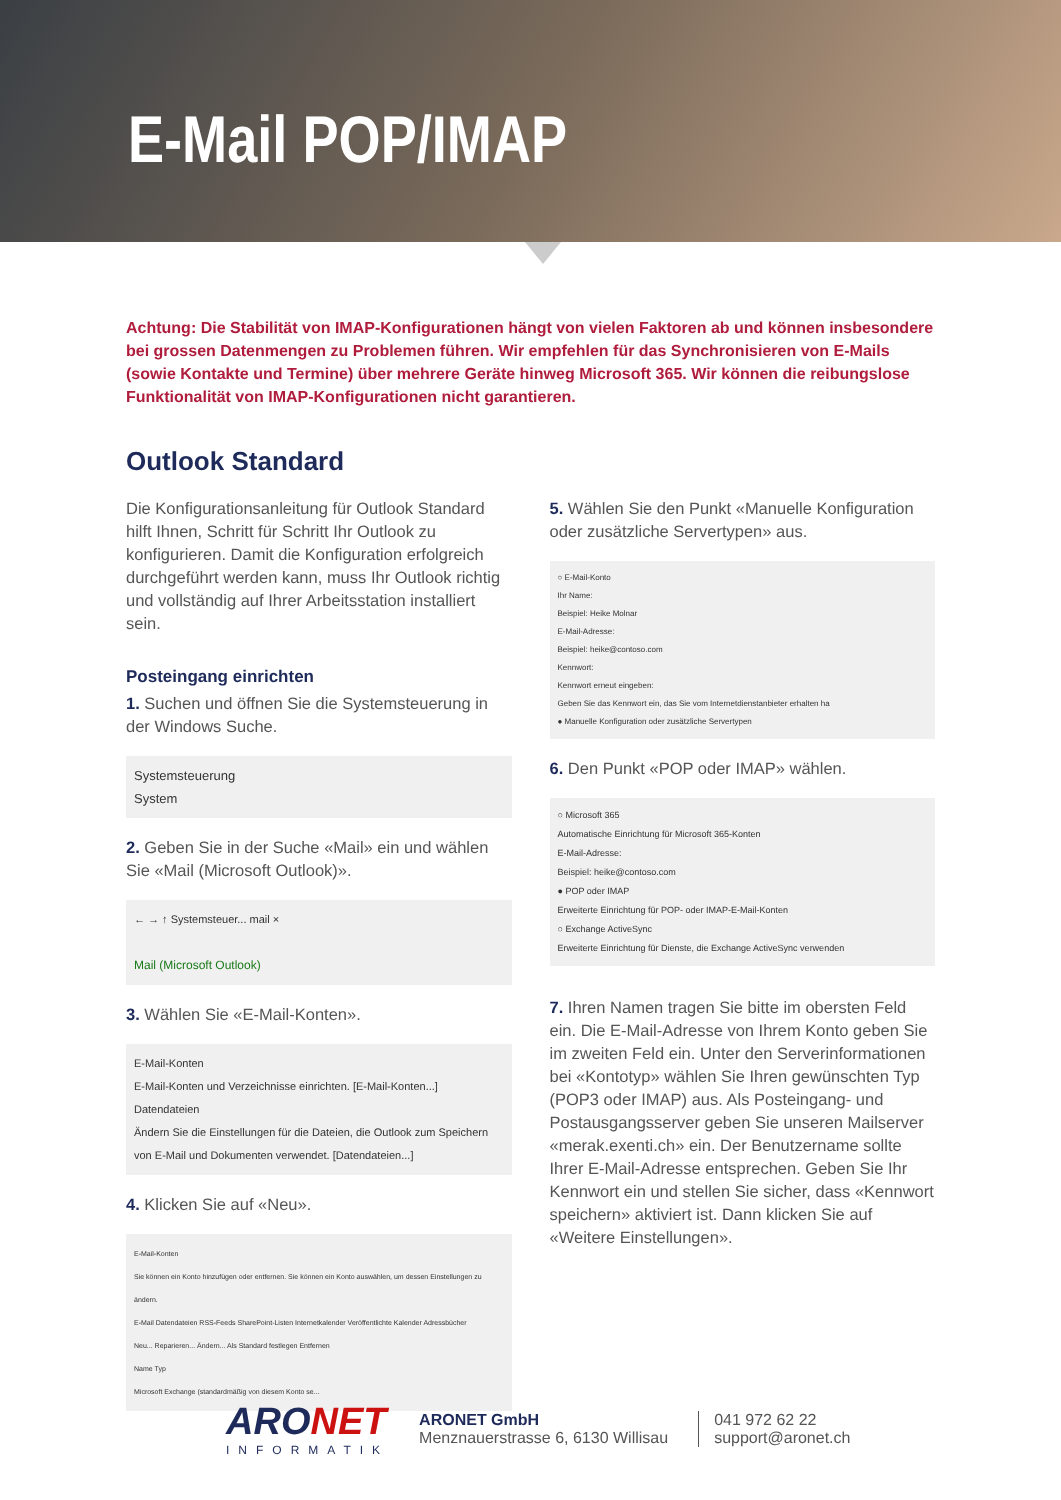E-Mail POP/IMAP
Achtung: Die Stabilität von IMAP-Konfigurationen hängt von vielen Faktoren ab und können insbesondere bei grossen Datenmengen zu Problemen führen. Wir empfehlen für das Synchronisieren von E-Mails (sowie Kontakte und Termine) über mehrere Geräte hinweg Microsoft 365. Wir können die reibungslose Funktionalität von IMAP-Konfigurationen nicht garantieren.
Outlook Standard
Die Konfigurationsanleitung für Outlook Standard hilft Ihnen, Schritt für Schritt Ihr Outlook zu konfigurieren. Damit die Konfiguration erfolgreich durchgeführt werden kann, muss Ihr Outlook richtig und vollständig auf Ihrer Arbeitsstation installiert sein.
Posteingang einrichten
1. Suchen und öffnen Sie die Systemsteuerung in der Windows Suche.
Systemsteuerung
System
2. Geben Sie in der Suche «Mail» ein und wählen Sie «Mail (Microsoft Outlook)».
← → ↑ Systemsteuer... mail ×
Mail (Microsoft Outlook)
3. Wählen Sie «E-Mail-Konten».
E-Mail-Konten
E-Mail-Konten und Verzeichnisse einrichten. [E-Mail-Konten...]
Datendateien
Ändern Sie die Einstellungen für die Dateien, die Outlook zum Speichern von E-Mail und Dokumenten verwendet. [Datendateien...]
4. Klicken Sie auf «Neu».
E-Mail-Konten
Sie können ein Konto hinzufügen oder entfernen. Sie können ein Konto auswählen, um dessen Einstellungen zu ändern.
E-Mail Datendateien RSS-Feeds SharePoint-Listen Internetkalender Veröffentlichte Kalender Adressbücher
Neu... Reparieren... Ändern... Als Standard festlegen Entfernen
Name Typ
Microsoft Exchange (standardmäßig von diesem Konto se...
5. Wählen Sie den Punkt «Manuelle Konfiguration oder zusätzliche Servertypen» aus.
○ E-Mail-Konto
Ihr Name:
Beispiel: Heike Molnar
E-Mail-Adresse:
Beispiel: heike@contoso.com
Kennwort:
Kennwort erneut eingeben:
Geben Sie das Kennwort ein, das Sie vom Internetdienstanbieter erhalten ha
● Manuelle Konfiguration oder zusätzliche Servertypen
6. Den Punkt «POP oder IMAP» wählen.
○ Microsoft 365
Automatische Einrichtung für Microsoft 365-Konten
E-Mail-Adresse:
Beispiel: heike@contoso.com
● POP oder IMAP
Erweiterte Einrichtung für POP- oder IMAP-E-Mail-Konten
○ Exchange ActiveSync
Erweiterte Einrichtung für Dienste, die Exchange ActiveSync verwenden
7. Ihren Namen tragen Sie bitte im obersten Feld ein. Die E-Mail-Adresse von Ihrem Konto geben Sie im zweiten Feld ein. Unter den Serverinformationen bei «Kontotyp» wählen Sie Ihren gewünschten Typ (POP3 oder IMAP) aus. Als Posteingang- und Postausgangsserver geben Sie unseren Mailserver «merak.exenti.ch» ein. Der Benutzername sollte Ihrer E-Mail-Adresse entsprechen. Geben Sie Ihr Kennwort ein und stellen Sie sicher, dass «Kennwort speichern» aktiviert ist. Dann klicken Sie auf «Weitere Einstellungen».
ARONET
INFORMATIK
ARONET GmbH
Menznauerstrasse 6, 6130 Willisau
041 972 62 22
support@aronet.ch